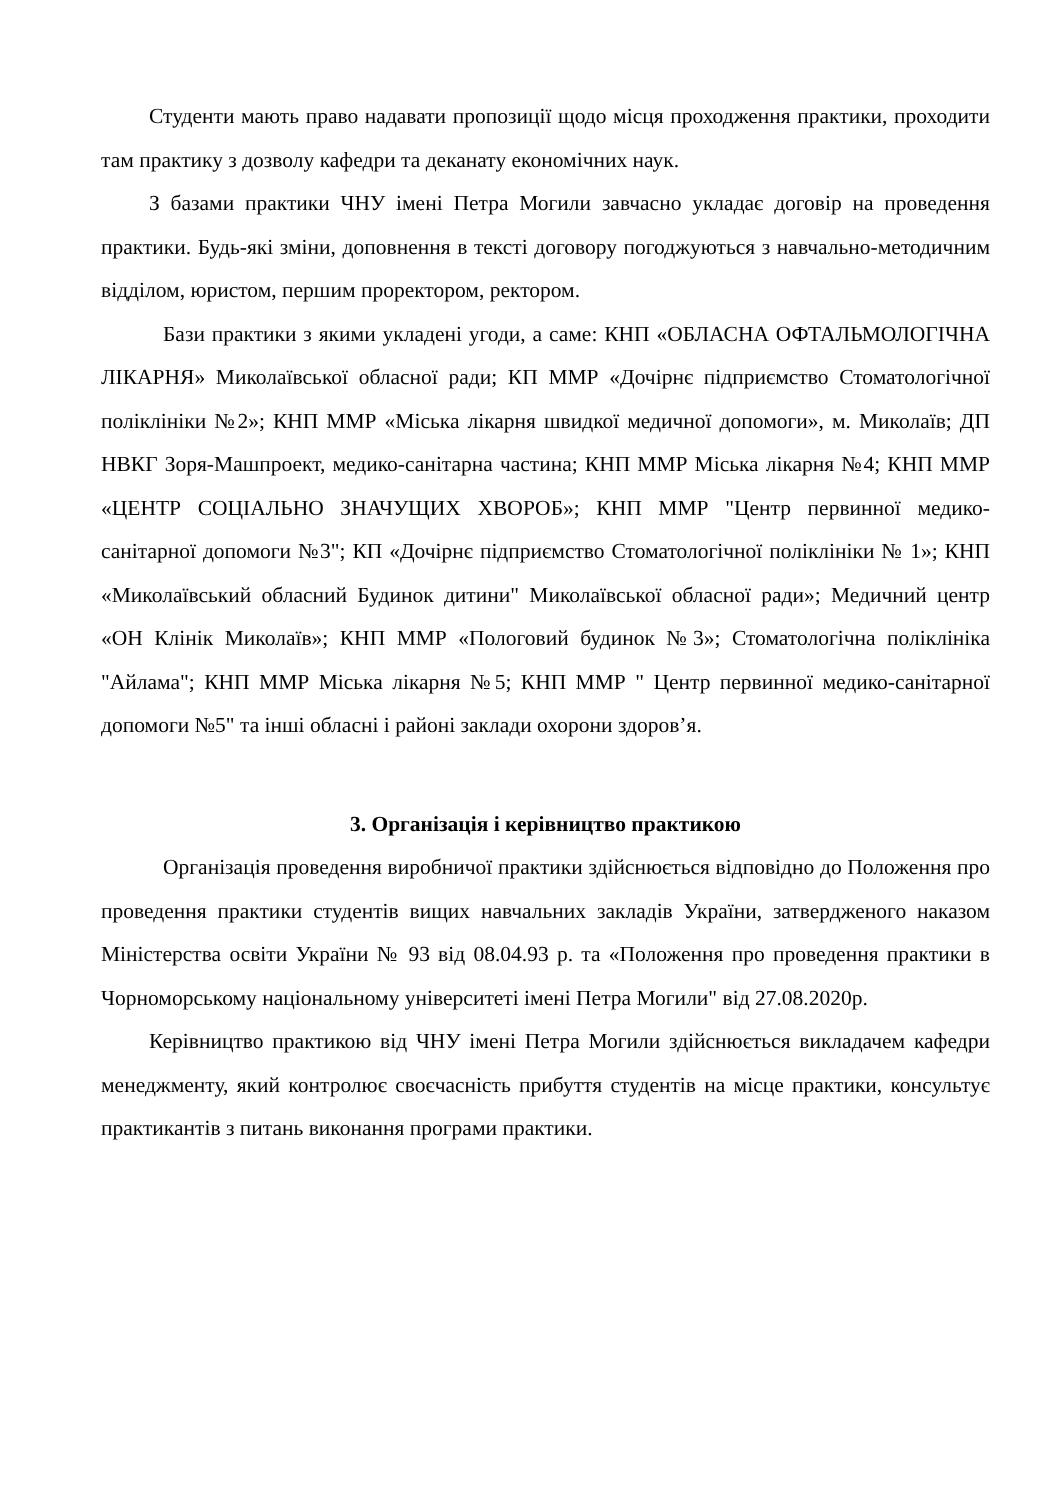Студенти мають право надавати пропозиції щодо місця проходження практики, проходити там практику з дозволу кафедри та деканату економічних наук.
З базами практики ЧНУ імені Петра Могили завчасно укладає договір на проведення практики. Будь-які зміни, доповнення в тексті договору погоджуються з навчально-методичним відділом, юристом, першим проректором, ректором.
Бази практики з якими укладені угоди, а саме: КНП «ОБЛАСНА ОФТАЛЬМОЛОГІЧНА ЛІКАРНЯ» Миколаївської обласної ради; КП ММР «Дочірнє підприємство Стоматологічної поліклініки №2»; КНП ММР «Міська лікарня швидкої медичної допомоги», м. Миколаїв; ДП НВКГ Зоря-Машпроект, медико-санітарна частина; КНП ММР Міська лікарня №4; КНП ММР «ЦЕНТР СОЦІАЛЬНО ЗНАЧУЩИХ ХВОРОБ»; КНП ММР "Центр первинної медико-санітарної допомоги №3"; КП «Дочірнє підприємство Стоматологічної поліклініки № 1»; КНП «Миколаївський обласний Будинок дитини" Миколаївської обласної ради»; Медичний центр «ОН Клінік Миколаїв»; КНП ММР «Пологовий будинок №3»; Стоматологічна поліклініка "Айлама"; КНП ММР Міська лікарня №5; КНП ММР " Центр первинної медико-санітарної допомоги №5" та інші обласні і районі заклади охорони здоров’я.
3. Організація і керівництво практикою
Організація проведення виробничої практики здійснюється відповідно до Положення про проведення практики студентів вищих навчальних закладів України, затвердженого наказом Міністерства освіти України № 93 від 08.04.93 р. та «Положення про проведення практики в Чорноморському національному університеті імені Петра Могили" від 27.08.2020р.
Керівництво практикою від ЧНУ імені Петра Могили здійснюється викладачем кафедри менеджменту, який контролює своєчасність прибуття студентів на місце практики, консультує практикантів з питань виконання програми практики.